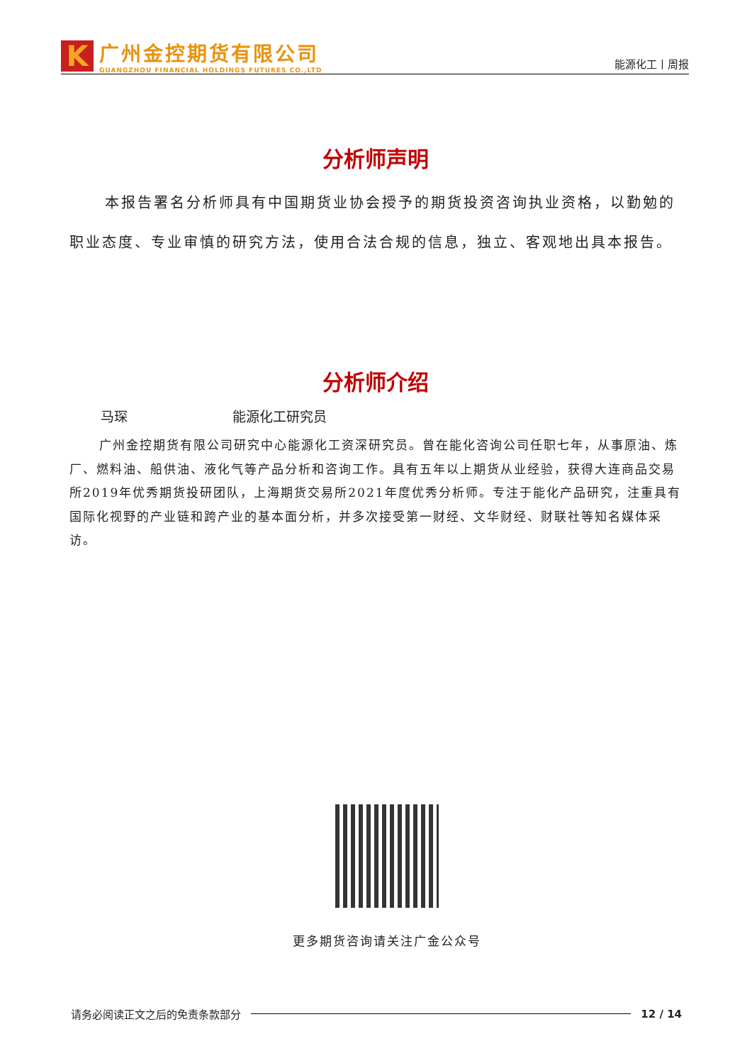K
广州金控期货有限公司
GUANGZHOU FINANCIAL HOLDINGS FUTURES CO.,LTD
能源化工丨周报
分析师声明
本报告署名分析师具有中国期货业协会授予的期货投资咨询执业资格，以勤勉的职业态度、专业审慎的研究方法，使用合法合规的信息，独立、客观地出具本报告。
分析师介绍
马琛 能源化工研究员
广州金控期货有限公司研究中心能源化工资深研究员。曾在能化咨询公司任职七年，从事原油、炼厂、燃料油、船供油、液化气等产品分析和咨询工作。具有五年以上期货从业经验，获得大连商品交易所2019年优秀期货投研团队，上海期货交易所2021年度优秀分析师。专注于能化产品研究，注重具有国际化视野的产业链和跨产业的基本面分析，并多次接受第一财经、文华财经、财联社等知名媒体采访。
更多期货咨询请关注广金公众号
请务必阅读正文之后的免责条款部分 12 / 14